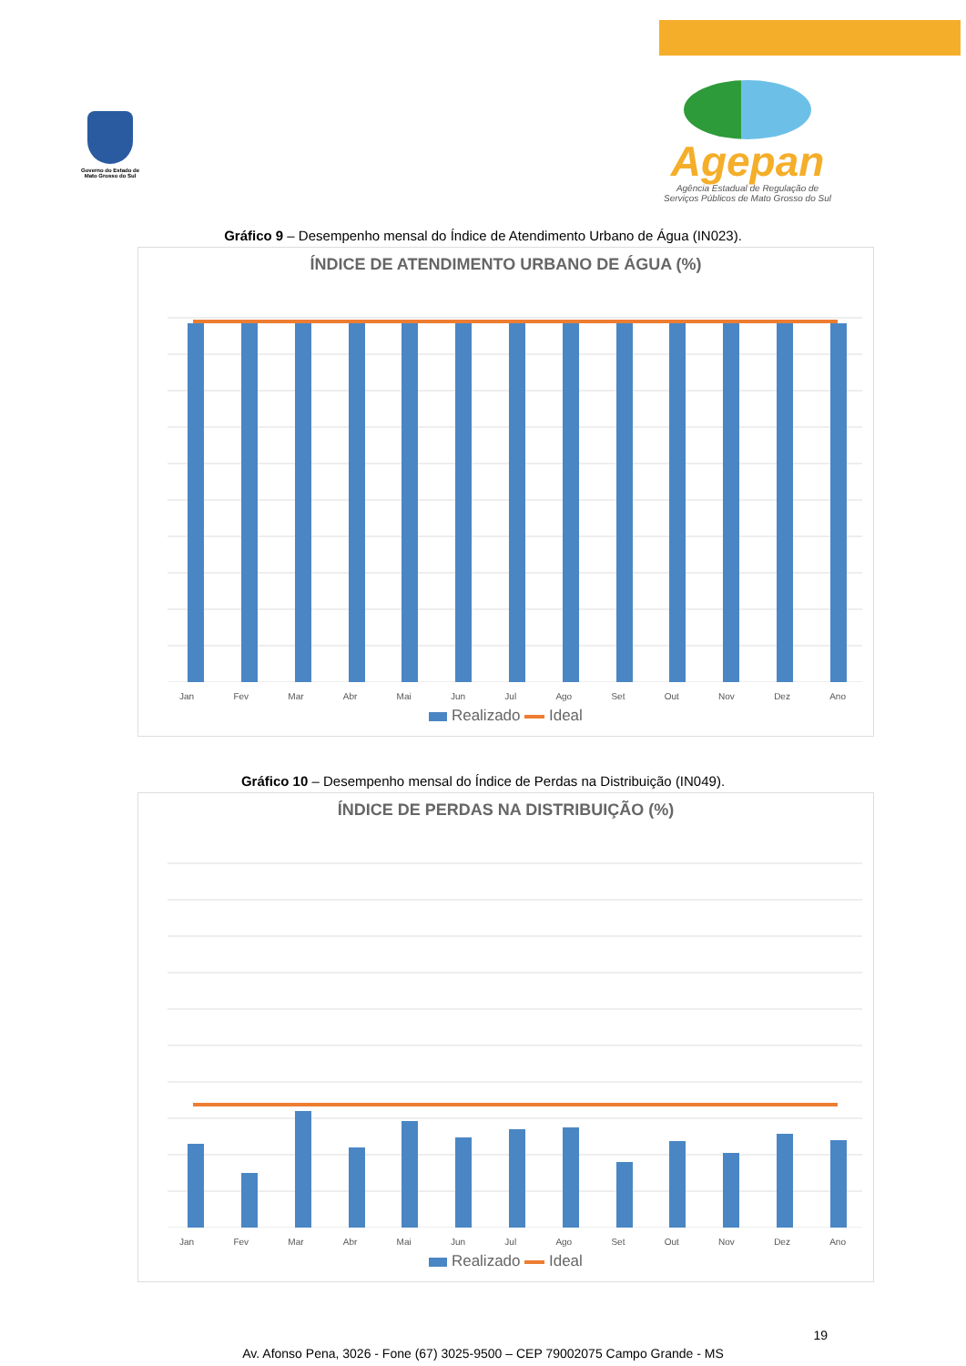Governo do Estado de Mato Grosso do Sul
Agepan
Agência Estadual de Regulação de
Serviços Públicos de Mato Grosso do Sul
Gráfico 9 – Desempenho mensal do Índice de Atendimento Urbano de Água (IN023).
ÍNDICE DE ATENDIMENTO URBANO DE ÁGUA (%)
Jan Fev Mar Abr Mai Jun Jul Ago Set Out Nov Dez Ano
Realizado Ideal
Gráfico 10 – Desempenho mensal do Índice de Perdas na Distribuição (IN049).
ÍNDICE DE PERDAS NA DISTRIBUIÇÃO (%)
Jan Fev Mar Abr Mai Jun Jul Ago Set Out Nov Dez Ano
Realizado Ideal
19
Av. Afonso Pena, 3026 - Fone (67) 3025-9500 – CEP 79002075 Campo Grande - MS